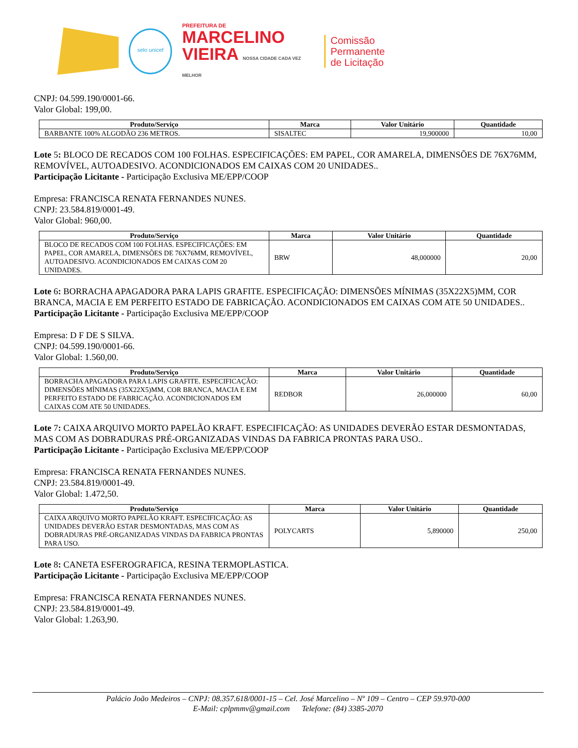selo unicef
PREFEITURA DE
MARCELINO
VIEIRA NOSSA CIDADE CADA VEZ MELHOR
Comissão Permanente
de Licitação
CNPJ: 04.599.190/0001-66.
Valor Global: 199,00.
| Produto/Serviço | Marca | Valor Unitário | Quantidade |
| --- | --- | --- | --- |
| BARBANTE 100% ALGODÃO 236 METROS. | SISALTEC | 19,900000 | 10,00 |
Lote 5: BLOCO DE RECADOS COM 100 FOLHAS. ESPECIFICAÇÕES: EM PAPEL, COR AMARELA, DIMENSÕES DE 76X76MM, REMOVÍVEL, AUTOADESIVO. ACONDICIONADOS EM CAIXAS COM 20 UNIDADES..
Participação Licitante - Participação Exclusiva ME/EPP/COOP
Empresa: FRANCISCA RENATA FERNANDES NUNES.
CNPJ: 23.584.819/0001-49.
Valor Global: 960,00.
| Produto/Serviço | Marca | Valor Unitário | Quantidade |
| --- | --- | --- | --- |
| BLOCO DE RECADOS COM 100 FOLHAS. ESPECIFICAÇÕES: EM PAPEL, COR AMARELA, DIMENSÕES DE 76X76MM, REMOVÍVEL, AUTOADESIVO. ACONDICIONADOS EM CAIXAS COM 20 UNIDADES. | BRW | 48,000000 | 20,00 |
Lote 6: BORRACHA APAGADORA PARA LAPIS GRAFITE. ESPECIFICAÇÃO: DIMENSÕES MÍNIMAS (35X22X5)MM, COR BRANCA, MACIA E EM PERFEITO ESTADO DE FABRICAÇÃO. ACONDICIONADOS EM CAIXAS COM ATE 50 UNIDADES..
Participação Licitante - Participação Exclusiva ME/EPP/COOP
Empresa: D F DE S SILVA.
CNPJ: 04.599.190/0001-66.
Valor Global: 1.560,00.
| Produto/Serviço | Marca | Valor Unitário | Quantidade |
| --- | --- | --- | --- |
| BORRACHA APAGADORA PARA LAPIS GRAFITE. ESPECIFICAÇÃO: DIMENSÕES MÍNIMAS (35X22X5)MM, COR BRANCA, MACIA E EM PERFEITO ESTADO DE FABRICAÇÃO. ACONDICIONADOS EM CAIXAS COM ATE 50 UNIDADES. | REDBOR | 26,000000 | 60,00 |
Lote 7: CAIXA ARQUIVO MORTO PAPELÃO KRAFT. ESPECIFICAÇÃO: AS UNIDADES DEVERÃO ESTAR DESMONTADAS, MAS COM AS DOBRADURAS PRÉ-ORGANIZADAS VINDAS DA FABRICA PRONTAS PARA USO..
Participação Licitante - Participação Exclusiva ME/EPP/COOP
Empresa: FRANCISCA RENATA FERNANDES NUNES.
CNPJ: 23.584.819/0001-49.
Valor Global: 1.472,50.
| Produto/Serviço | Marca | Valor Unitário | Quantidade |
| --- | --- | --- | --- |
| CAIXA ARQUIVO MORTO PAPELÃO KRAFT. ESPECIFICAÇÃO: AS UNIDADES DEVERÃO ESTAR DESMONTADAS, MAS COM AS DOBRADURAS PRÉ-ORGANIZADAS VINDAS DA FABRICA PRONTAS PARA USO. | POLYCARTS | 5,890000 | 250,00 |
Lote 8: CANETA ESFEROGRAFICA, RESINA TERMOPLASTICA.
Participação Licitante - Participação Exclusiva ME/EPP/COOP
Empresa: FRANCISCA RENATA FERNANDES NUNES.
CNPJ: 23.584.819/0001-49.
Valor Global: 1.263,90.
Palácio João Medeiros – CNPJ: 08.357.618/0001-15 – Cel. José Marcelino – Nº 109 – Centro – CEP 59.970-000
E-Mail: cplpmmv@gmail.com Telefone: (84) 3385-2070